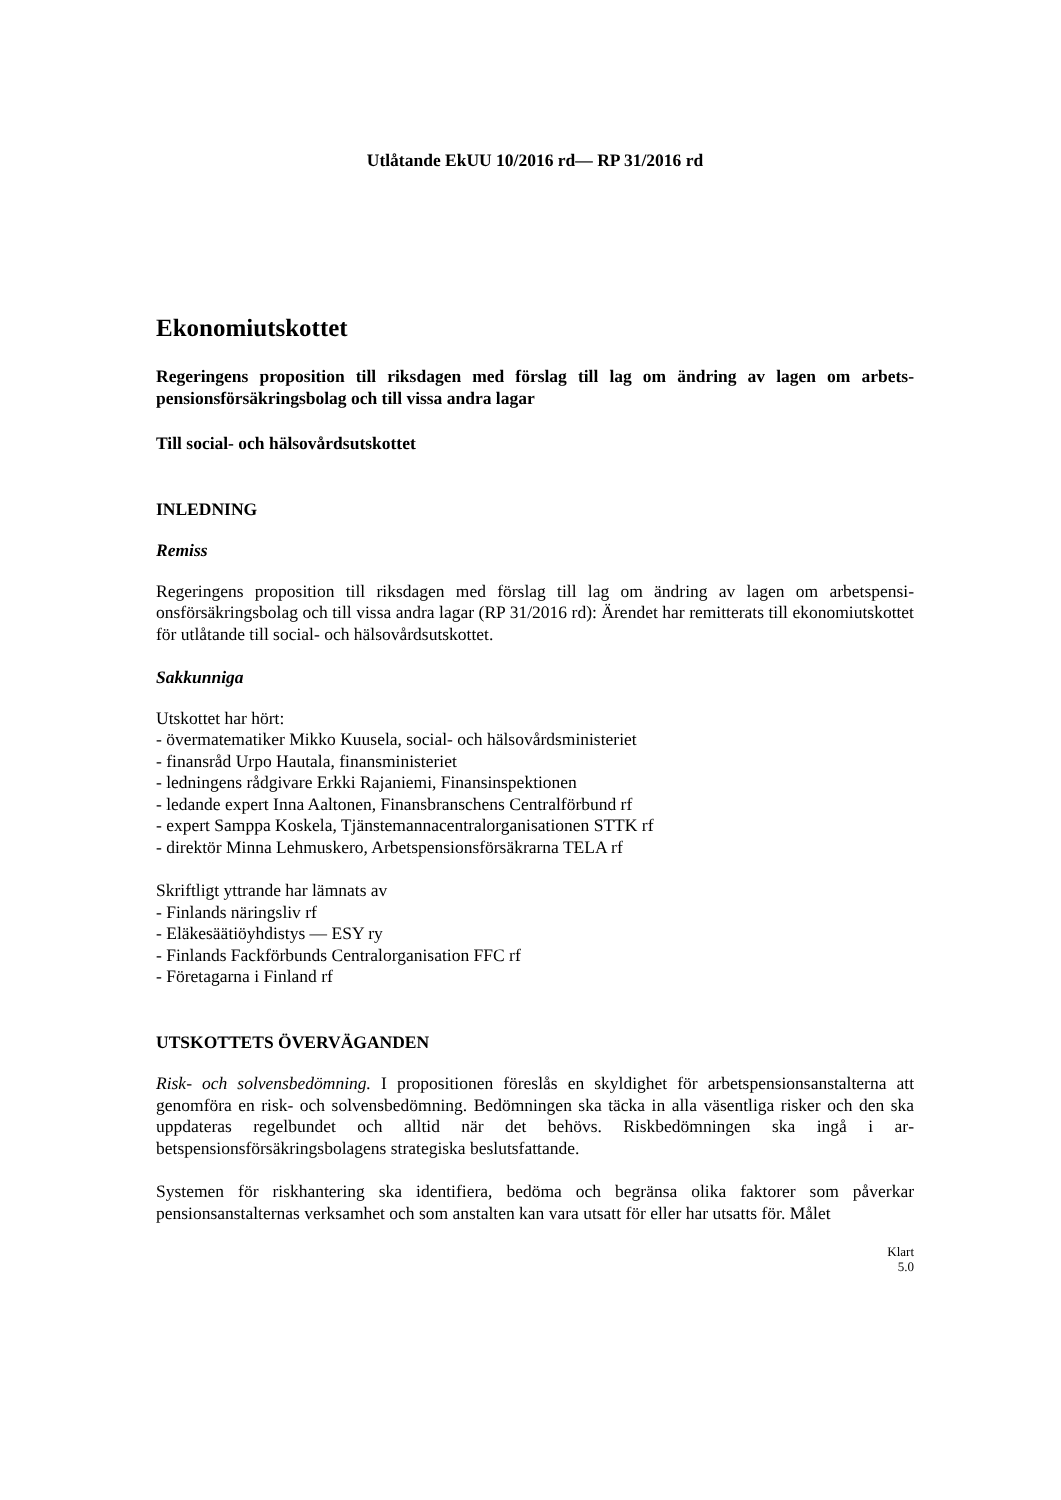Utlåtande EkUU 10/2016 rd— RP 31/2016 rd
Ekonomiutskottet
Regeringens proposition till riksdagen med förslag till lag om ändring av lagen om arbets­pensionsförsäkringsbolag och till vissa andra lagar
Till social- och hälsovårdsutskottet
INLEDNING
Remiss
Regeringens proposition till riksdagen med förslag till lag om ändring av lagen om arbetspensi­onsförsäkringsbolag och till vissa andra lagar (RP 31/2016 rd): Ärendet har remitterats till eko­nomiutskottet för utlåtande till social- och hälsovårdsutskottet.
Sakkunniga
Utskottet har hört:
- övermatematiker Mikko Kuusela, social- och hälsovårdsministeriet
- finansråd Urpo Hautala, finansministeriet
- ledningens rådgivare Erkki Rajaniemi, Finansinspektionen
- ledande expert Inna Aaltonen, Finansbranschens Centralförbund rf
- expert Samppa Koskela, Tjänstemannacentralorganisationen STTK rf
- direktör Minna Lehmuskero, Arbetspensionsförsäkrarna TELA rf
Skriftligt yttrande har lämnats av
- Finlands näringsliv rf
- Eläkesäätiöyhdistys — ESY ry
- Finlands Fackförbunds Centralorganisation FFC rf
- Företagarna i Finland rf
UTSKOTTETS ÖVERVÄGANDEN
Risk- och solvensbedömning. I propositionen föreslås en skyldighet för arbetspensionsanstalter­na att genomföra en risk- och solvensbedömning. Bedömningen ska täcka in alla väsentliga ris­ker och den ska uppdateras regelbundet och alltid när det behövs. Riskbedömningen ska ingå i ar­betspensionsförsäkringsbolagens strategiska beslutsfattande.
Systemen för riskhantering ska identifiera, bedöma och begränsa olika faktorer som påverkar pensionsanstalternas verksamhet och som anstalten kan vara utsatt för eller har utsatts för. Målet
Klart
5.0